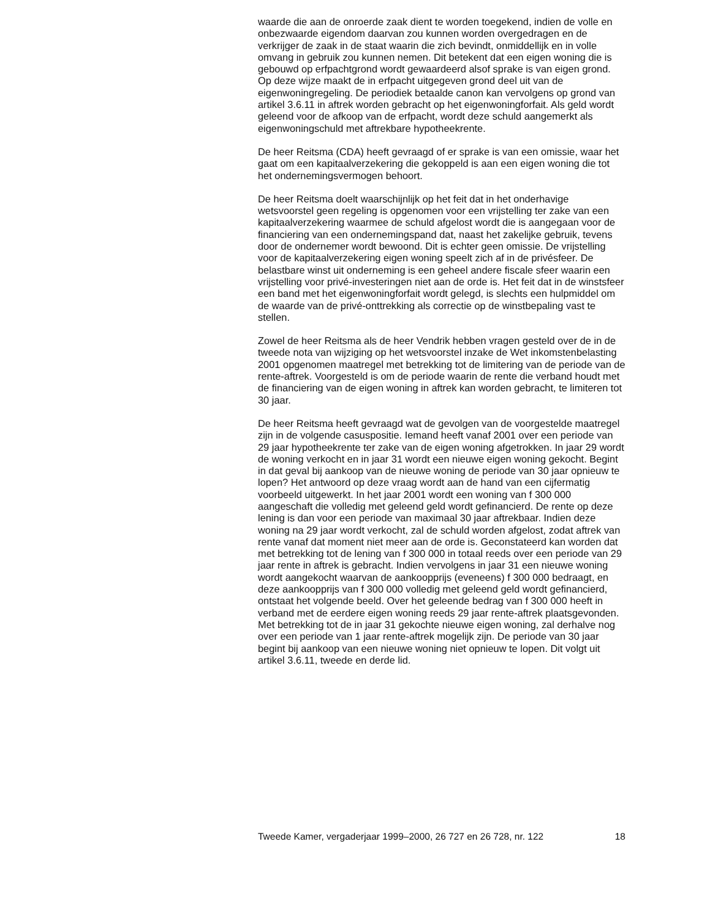waarde die aan de onroerde zaak dient te worden toegekend, indien de volle en onbezwaarde eigendom daarvan zou kunnen worden overge­dragen en de verkrijger de zaak in de staat waarin die zich bevindt, onmid­dellijk en in volle omvang in gebruik zou kunnen nemen. Dit betekent dat een eigen woning die is gebouwd op erfpachtgrond wordt gewaardeerd alsof sprake is van eigen grond. Op deze wijze maakt de in erfpacht uitge­geven grond deel uit van de eigenwoningregeling. De periodiek betaalde canon kan vervolgens op grond van artikel 3.6.11 in aftrek worden gebracht op het eigenwoningforfait. Als geld wordt geleend voor de afkoop van de erfpacht, wordt deze schuld aangemerkt als eigenwoning­schuld met aftrekbare hypotheekrente.
De heer Reitsma (CDA) heeft gevraagd of er sprake is van een omissie, waar het gaat om een kapitaalverzekering die gekoppeld is aan een eigen woning die tot het ondernemingsvermogen behoort.
De heer Reitsma doelt waarschijnlijk op het feit dat in het onderhavige wetsvoorstel geen regeling is opgenomen voor een vrijstelling ter zake van een kapitaalverzekering waarmee de schuld afgelost wordt die is aangegaan voor de financiering van een ondernemingspand dat, naast het zakelijke gebruik, tevens door de ondernemer wordt bewoond. Dit is echter geen omissie. De vrijstelling voor de kapitaalverzekering eigen woning speelt zich af in de privésfeer. De belastbare winst uit onderne­ming is een geheel andere fiscale sfeer waarin een vrijstelling voor privé-investeringen niet aan de orde is. Het feit dat in de winstsfeer een band met het eigenwoningforfait wordt gelegd, is slechts een hulpmiddel om de waarde van de privé-onttrekking als correctie op de winstbepaling vast te stellen.
Zowel de heer Reitsma als de heer Vendrik hebben vragen gesteld over de in de tweede nota van wijziging op het wetsvoorstel inzake de Wet inkom­stenbelasting 2001 opgenomen maatregel met betrekking tot de limitering van de periode van de rente-aftrek. Voorgesteld is om de periode waarin de rente die verband houdt met de financiering van de eigen woning in aftrek kan worden gebracht, te limiteren tot 30 jaar.
De heer Reitsma heeft gevraagd wat de gevolgen van de voorgestelde maatregel zijn in de volgende casuspositie. Iemand heeft vanaf 2001 over een periode van 29 jaar hypotheekrente ter zake van de eigen woning afgetrokken. In jaar 29 wordt de woning verkocht en in jaar 31 wordt een nieuwe eigen woning gekocht. Begint in dat geval bij aankoop van de nieuwe woning de periode van 30 jaar opnieuw te lopen? Het antwoord op deze vraag wordt aan de hand van een cijfermatig voorbeeld uitge­werkt. In het jaar 2001 wordt een woning van f 300 000 aangeschaft die volledig met geleend geld wordt gefinancierd. De rente op deze lening is dan voor een periode van maximaal 30 jaar aftrekbaar. Indien deze woning na 29 jaar wordt verkocht, zal de schuld worden afgelost, zodat aftrek van rente vanaf dat moment niet meer aan de orde is. Geconsta­teerd kan worden dat met betrekking tot de lening van f 300 000 in totaal reeds over een periode van 29 jaar rente in aftrek is gebracht. Indien vervolgens in jaar 31 een nieuwe woning wordt aangekocht waarvan de aankoopprijs (eveneens) f 300 000 bedraagt, en deze aankoopprijs van f 300 000 volledig met geleend geld wordt gefinancierd, ontstaat het volgende beeld. Over het geleende bedrag van f 300 000 heeft in verband met de eerdere eigen woning reeds 29 jaar rente-aftrek plaatsgevonden. Met betrekking tot de in jaar 31 gekochte nieuwe eigen woning, zal derhalve nog over een periode van 1 jaar rente-aftrek mogelijk zijn. De periode van 30 jaar begint bij aankoop van een nieuwe woning niet opnieuw te lopen. Dit volgt uit artikel 3.6.11, tweede en derde lid.
Tweede Kamer, vergaderjaar 1999–2000, 26 727 en 26 728, nr. 122 18